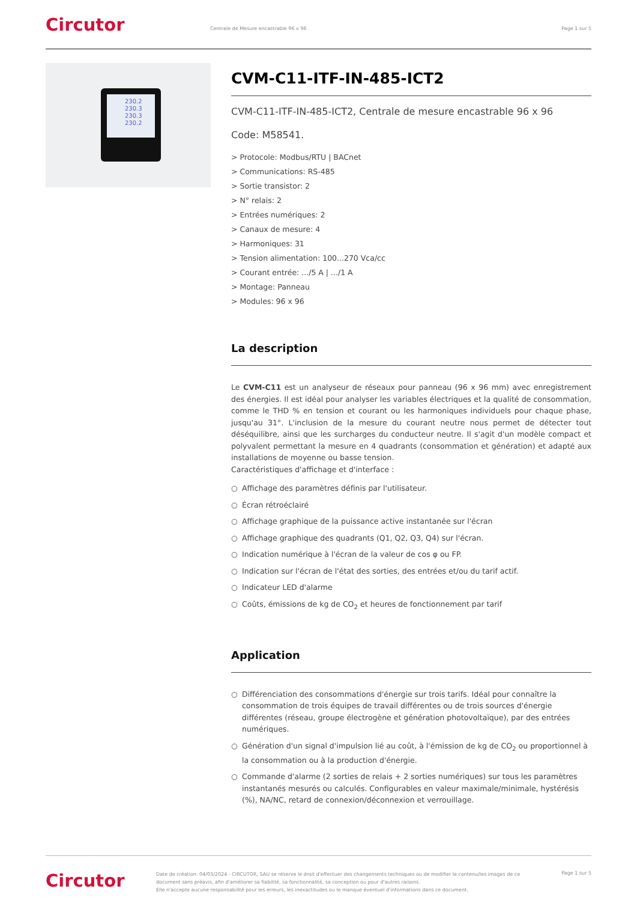Circutor
Centrale de Mesure encastrable 96 x 96
Page 1 sur 5
230.2
230.3
230.3
230.2
CVM-C11-ITF-IN-485-ICT2
CVM-C11-ITF-IN-485-ICT2, Centrale de mesure encastrable 96 x 96
Code: M58541.
> Protocole: Modbus/RTU | BACnet
> Communications: RS-485
> Sortie transistor: 2
> N° relais: 2
> Entrées numériques: 2
> Canaux de mesure: 4
> Harmoniques: 31
> Tension alimentation: 100...270 Vca/cc
> Courant entrée: .../5 A | .../1 A
> Montage: Panneau
> Modules: 96 x 96
La description
Le CVM-C11 est un analyseur de réseaux pour panneau (96 x 96 mm) avec enregistrement des énergies. Il est idéal pour analyser les variables électriques et la qualité de consommation, comme le THD % en tension et courant ou les harmoniques individuels pour chaque phase, jusqu'au 31°. L'inclusion de la mesure du courant neutre nous permet de détecter tout déséquilibre, ainsi que les surcharges du conducteur neutre. Il s'agit d'un modèle compact et polyvalent permettant la mesure en 4 quadrants (consommation et génération) et adapté aux installations de moyenne ou basse tension.
Caractéristiques d'affichage et d'interface :
○ Affichage des paramètres définis par l'utilisateur.
○ Écran rétroéclairé
○ Affichage graphique de la puissance active instantanée sur l'écran
○ Affichage graphique des quadrants (Q1, Q2, Q3, Q4) sur l'écran.
○ Indication numérique à l'écran de la valeur de cos φ ou FP.
○ Indication sur l'écran de l'état des sorties, des entrées et/ou du tarif actif.
○ Indicateur LED d'alarme
○ Coûts, émissions de kg de CO<sub>2</sub> et heures de fonctionnement par tarif
Application
○ Différenciation des consommations d'énergie sur trois tarifs. Idéal pour connaître la consommation de trois équipes de travail différentes ou de trois sources d'énergie différentes (réseau, groupe électrogène et génération photovoltaïque), par des entrées numériques.
○ Génération d'un signal d'impulsion lié au coût, à l'émission de kg de CO<sub>2</sub> ou proportionnel à la consommation ou à la production d'énergie.
○ Commande d'alarme (2 sorties de relais + 2 sorties numériques) sur tous les paramètres instantanés mesurés ou calculés. Configurables en valeur maximale/minimale, hystérésis (%), NA/NC, retard de connexion/déconnexion et verrouillage.
Circutor
Date de création: 04/03/2024 - CIRCUTOR, SAU se réserve le droit d'effectuer des changements techniques ou de modifier le contenu/les images de ce document sans préavis, afin d'améliorer sa fiabilité, sa fonctionnalité, sa conception ou pour d'autres raisons.
Elle n'accepte aucune responsabilité pour les erreurs, les inexactitudes ou le manque éventuel d'informations dans ce document.
Page 1 sur 5